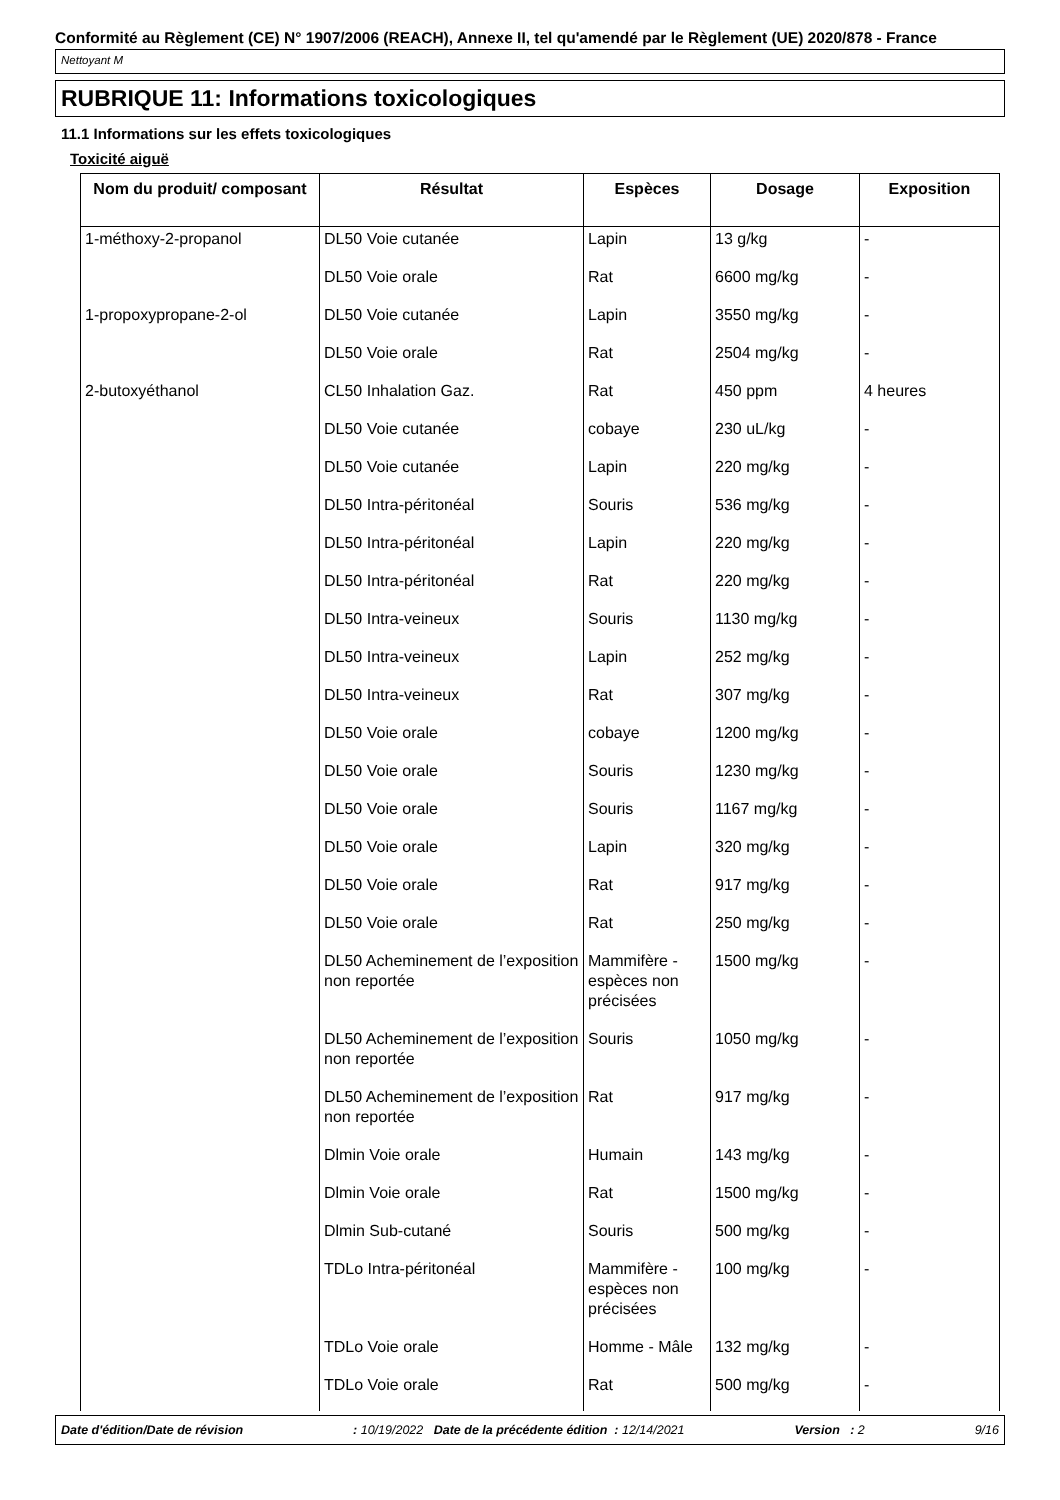Conformité au Règlement (CE) N° 1907/2006 (REACH), Annexe II, tel qu'amendé par le Règlement (UE) 2020/878 - France
Nettoyant M
RUBRIQUE 11: Informations toxicologiques
11.1 Informations sur les effets toxicologiques
Toxicité aiguë
| Nom du produit/ composant | Résultat | Espèces | Dosage | Exposition |
| --- | --- | --- | --- | --- |
| 1-méthoxy-2-propanol | DL50 Voie cutanée | Lapin | 13 g/kg | - |
| | DL50 Voie orale | Rat | 6600 mg/kg | - |
| 1-propoxypropane-2-ol | DL50 Voie cutanée | Lapin | 3550 mg/kg | - |
| | DL50 Voie orale | Rat | 2504 mg/kg | - |
| 2-butoxyéthanol | CL50 Inhalation Gaz. | Rat | 450 ppm | 4 heures |
| | DL50 Voie cutanée | cobaye | 230 uL/kg | - |
| | DL50 Voie cutanée | Lapin | 220 mg/kg | - |
| | DL50 Intra-péritonéal | Souris | 536 mg/kg | - |
| | DL50 Intra-péritonéal | Lapin | 220 mg/kg | - |
| | DL50 Intra-péritonéal | Rat | 220 mg/kg | - |
| | DL50 Intra-veineux | Souris | 1130 mg/kg | - |
| | DL50 Intra-veineux | Lapin | 252 mg/kg | - |
| | DL50 Intra-veineux | Rat | 307 mg/kg | - |
| | DL50 Voie orale | cobaye | 1200 mg/kg | - |
| | DL50 Voie orale | Souris | 1230 mg/kg | - |
| | DL50 Voie orale | Souris | 1167 mg/kg | - |
| | DL50 Voie orale | Lapin | 320 mg/kg | - |
| | DL50 Voie orale | Rat | 917 mg/kg | - |
| | DL50 Voie orale | Rat | 250 mg/kg | - |
| | DL50 Acheminement de l’exposition non reportée | Mammifère - espèces non précisées | 1500 mg/kg | - |
| | DL50 Acheminement de l’exposition non reportée | Souris | 1050 mg/kg | - |
| | DL50 Acheminement de l’exposition non reportée | Rat | 917 mg/kg | - |
| | Dlmin Voie orale | Humain | 143 mg/kg | - |
| | Dlmin Voie orale | Rat | 1500 mg/kg | - |
| | Dlmin Sub-cutané | Souris | 500 mg/kg | - |
| | TDLo Intra-péritonéal | Mammifère - espèces non précisées | 100 mg/kg | - |
| | TDLo Voie orale | Homme - Mâle | 132 mg/kg | - |
| | TDLo Voie orale | Rat | 500 mg/kg | - |
Date d'édition/Date de révision: 10/19/2022 Date de la précédente édition : 12/14/2021 Version : 2 9/16